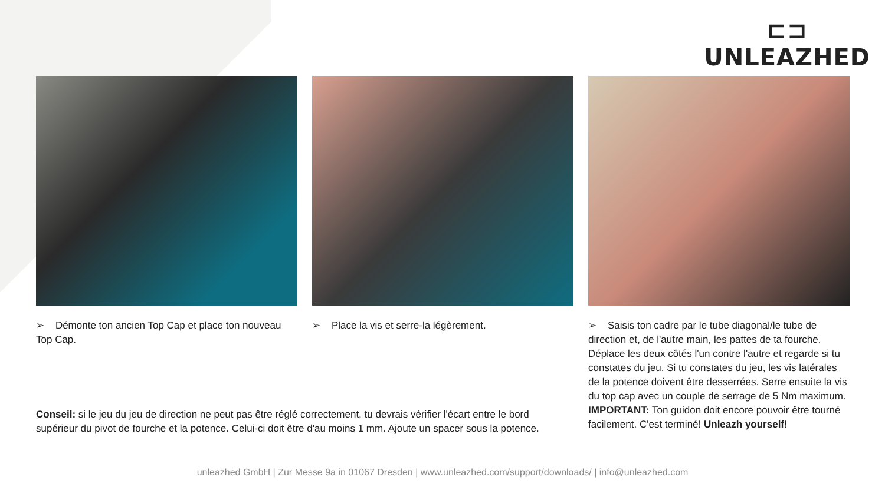⊏⊐
UNLEAZHED
➢ Démonte ton ancien Top Cap et place ton nouveau Top Cap.
➢ Place la vis et serre-la légèrement. ➢ Saisis ton cadre par le tube diagonal/le tube de direction et, de l'autre main, les pattes de ta fourche. Déplace les deux côtés l'un contre l'autre et regarde si tu constates du jeu. Si tu constates du jeu, les vis latérales de la potence doivent être desserrées. Serre ensuite la vis du top cap avec un couple de serrage de 5 Nm maximum. IMPORTANT: Ton guidon doit encore pouvoir être tourné facilement. C'est terminé! Unleazh yourself!
Conseil: si le jeu du jeu de direction ne peut pas être réglé correctement, tu devrais vérifier l'écart entre le bord supérieur du pivot de fourche et la potence. Celui-ci doit être d'au moins 1 mm. Ajoute un spacer sous la potence.
unleazhed GmbH | Zur Messe 9a in 01067 Dresden | www.unleazhed.com/support/downloads/ | info@unleazhed.com